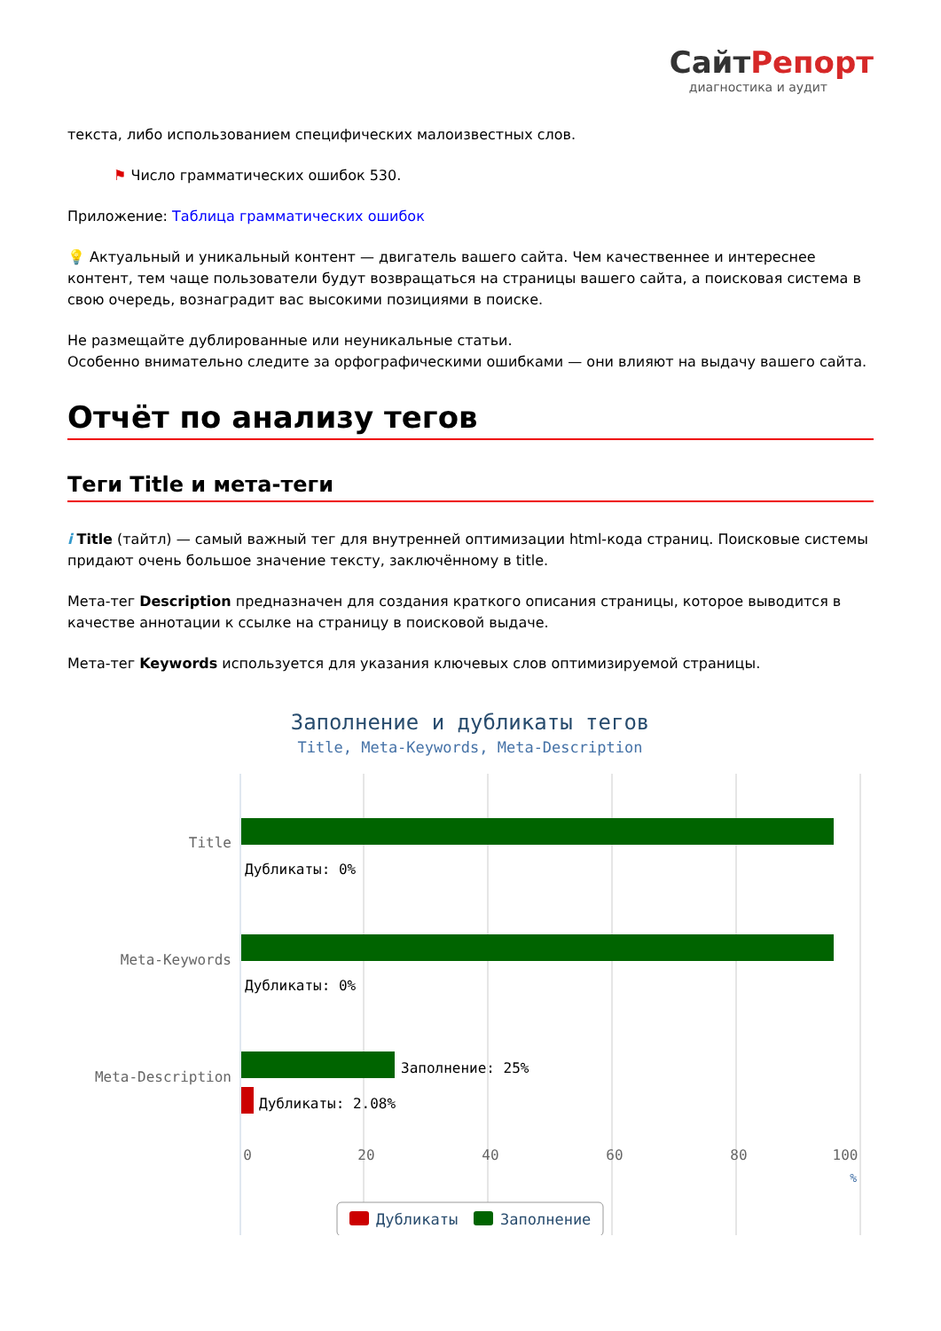СайтРепорт
диагностика и аудит
текста, либо использованием специфических малоизвестных слов.
⚑ Число грамматических ошибок 530.
Приложение: Таблица грамматических ошибок
💡 Актуальный и уникальный контент — двигатель вашего сайта. Чем качественнее и интереснее контент, тем чаще пользователи будут возвращаться на страницы вашего сайта, а поисковая система в свою очередь, вознаградит вас высокими позициями в поиске.
Не размещайте дублированные или неуникальные статьи.
Особенно внимательно следите за орфографическими ошибками — они влияют на выдачу вашего сайта.
Отчёт по анализу тегов
Теги Title и мета-теги
i Title (тайтл) — самый важный тег для внутренней оптимизации html-кода страниц. Поисковые системы придают очень большое значение тексту, заключённому в title.
Мета-тег Description предназначен для создания краткого описания страницы, которое выводится в качестве аннотации к ссылке на страницу в поисковой выдаче.
Мета-тег Keywords используется для указания ключевых слов оптимизируемой страницы.
Заполнение и дубликаты тегов
Title, Meta-Keywords, Meta-Description
Title
Meta-Keywords
Meta-Description
Дубликаты: 0%
Дубликаты: 0%
Заполнение: 25%
Дубликаты: 2.08%
0
20
40
60
80
100
%
Дубликаты
Заполнение